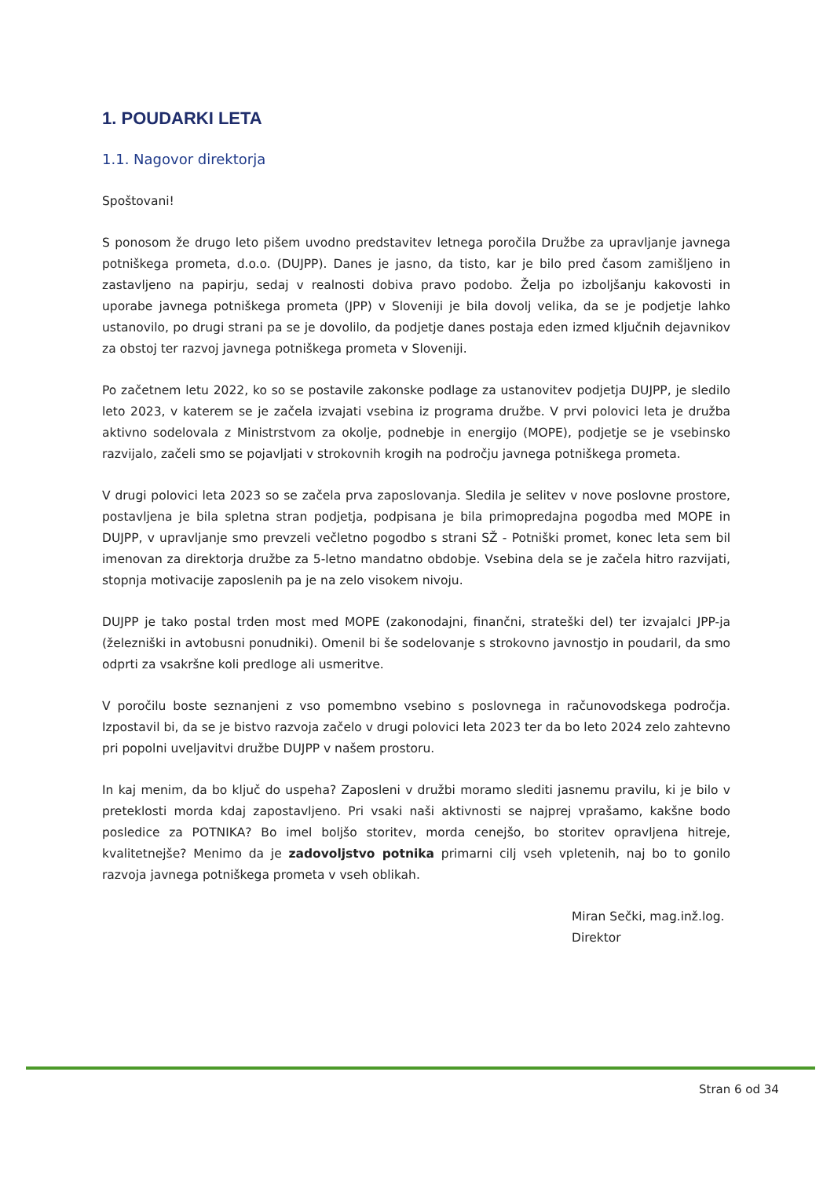1. POUDARKI LETA
1.1. Nagovor direktorja
Spoštovani!
S ponosom že drugo leto pišem uvodno predstavitev letnega poročila Družbe za upravljanje javnega potniškega prometa, d.o.o. (DUJPP). Danes je jasno, da tisto, kar je bilo pred časom zamišljeno in zastavljeno na papirju, sedaj v realnosti dobiva pravo podobo. Želja po izboljšanju kakovosti in uporabe javnega potniškega prometa (JPP) v Sloveniji je bila dovolj velika, da se je podjetje lahko ustanovilo, po drugi strani pa se je dovolilo, da podjetje danes postaja eden izmed ključnih dejavnikov za obstoj ter razvoj javnega potniškega prometa v Sloveniji.
Po začetnem letu 2022, ko so se postavile zakonske podlage za ustanovitev podjetja DUJPP, je sledilo leto 2023, v katerem se je začela izvajati vsebina iz programa družbe. V prvi polovici leta je družba aktivno sodelovala z Ministrstvom za okolje, podnebje in energijo (MOPE), podjetje se je vsebinsko razvijalo, začeli smo se pojavljati v strokovnih krogih na področju javnega potniškega prometa.
V drugi polovici leta 2023 so se začela prva zaposlovanja. Sledila je selitev v nove poslovne prostore, postavljena je bila spletna stran podjetja, podpisana je bila primopredajna pogodba med MOPE in DUJPP, v upravljanje smo prevzeli večletno pogodbo s strani SŽ - Potniški promet, konec leta sem bil imenovan za direktorja družbe za 5-letno mandatno obdobje. Vsebina dela se je začela hitro razvijati, stopnja motivacije zaposlenih pa je na zelo visokem nivoju.
DUJPP je tako postal trden most med MOPE (zakonodajni, finančni, strateški del) ter izvajalci JPP-ja (železniški in avtobusni ponudniki). Omenil bi še sodelovanje s strokovno javnostjo in poudaril, da smo odprti za vsakršne koli predloge ali usmeritve.
V poročilu boste seznanjeni z vso pomembno vsebino s poslovnega in računovodskega področja. Izpostavil bi, da se je bistvo razvoja začelo v drugi polovici leta 2023 ter da bo leto 2024 zelo zahtevno pri popolni uveljavitvi družbe DUJPP v našem prostoru.
In kaj menim, da bo ključ do uspeha? Zaposleni v družbi moramo slediti jasnemu pravilu, ki je bilo v preteklosti morda kdaj zapostavljeno. Pri vsaki naši aktivnosti se najprej vprašamo, kakšne bodo posledice za POTNIKA? Bo imel boljšo storitev, morda cenejšo, bo storitev opravljena hitreje, kvalitetnejše? Menimo da je zadovoljstvo potnika primarni cilj vseh vpletenih, naj bo to gonilo razvoja javnega potniškega prometa v vseh oblikah.
Miran Sečki, mag.inž.log.
Direktor
Stran 6 od 34